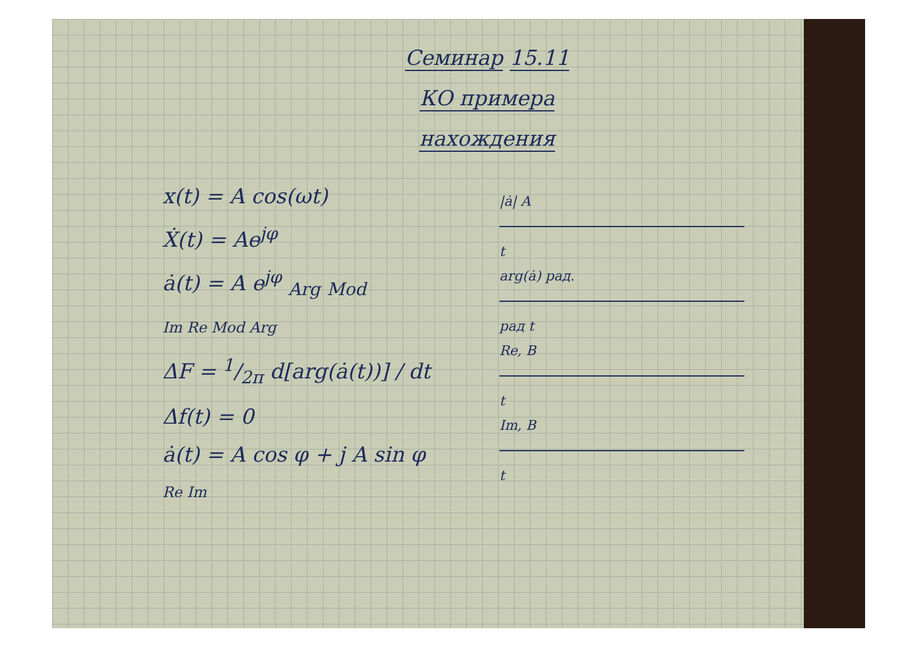Семинар 15.11
КО примера
нахождения
x(t) = A cos(ωt)
Ẋ(t) = Ae<sup>jφ</sup>
ȧ(t) = A e<sup>jφ</sup> <sub>Arg</sub> <sub>Mod</sub>
Im Re Mod Arg
ΔF = 1/2π d[arg(ȧ(t))] / dt
Δf(t) = 0
ȧ(t) = A cos φ + j A sin φ
Re Im
|ȧ| A
t
arg(ȧ) рад.
рад t
Re, B
t
Im, B
t